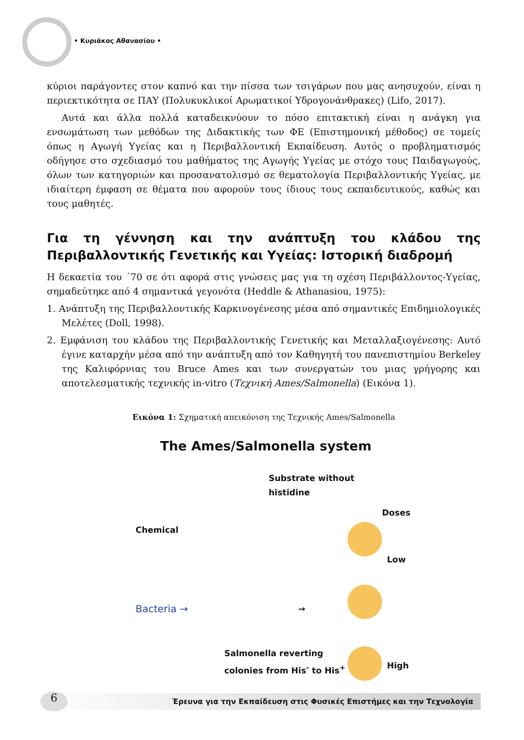• Κυριάκος Αθανασίου •
κύριοι παράγοντες στον καπνό και την πίσσα των τσιγάρων που μας ανησυχούν, είναι η περιεκτικότητα σε ΠΑΥ (Πολυκυκλικοί Αρωματικοί Υδρογονάνθρακες) (Lifo, 2017).
Αυτά και άλλα πολλά καταδεικνύουν το πόσο επιτακτική είναι η ανάγκη για ενσωμάτωση των μεθόδων της Διδακτικής των ΦΕ (Επιστημονική μέθοδος) σε τομείς όπως η Αγωγή Υγείας και η Περιβαλλοντική Εκπαίδευση. Αυτός ο προβληματισμός οδήγησε στο σχεδιασμό του μαθήματος της Αγωγής Υγείας με στόχο τους Παιδαγωγούς, όλων των κατηγοριών και προσανατολισμό σε θεματολογία Περιβαλλοντικής Υγείας, με ιδιαίτερη έμφαση σε θέματα που αφορούν τους ίδιους τους εκπαιδευτικούς, καθώς και τους μαθητές.
Για τη γέννηση και την ανάπτυξη του κλάδου της Περιβαλλοντικής Γενετικής και Υγείας: Ιστορική διαδρομή
Η δεκαετία του ΄70 σε ότι αφορά στις γνώσεις μας για τη σχέση Περιβάλλοντος-Υγείας, σημαδεύτηκε από 4 σημαντικά γεγονότα (Heddle & Athanasiou, 1975):
1. Ανάπτυξη της Περιβαλλοντικής Καρκινογένεσης μέσα από σημαντικές Επιδημιολογικές Μελέτες (Doll, 1998).
2. Εμφάνιση του κλάδου της Περιβαλλοντικής Γενετικής και Μεταλλαξιογένεσης: Αυτό έγινε καταρχήν μέσα από την ανάπτυξη από τον Καθηγητή του πανεπιστημίου Berkeley της Καλιφόρνιας του Bruce Ames και των συνεργατών του μιας γρήγορης και αποτελεσματικής τεχνικής in-vitro (Τεχνική Ames/Salmonella) (Εικόνα 1).
Εικόνα 1: Σχηματική απεικόνιση της Τεχνικής Ames/Salmonella
The Ames/Salmonella system
Substrate without
histidine
Doses
Chemical
Low
Bacteria → →
Salmonella reverting
colonies from His<sup>-</sup> to His<sup>+</sup>
High
6 Έρευνα για την Εκπαίδευση στις Φυσικές Επιστήμες και την Τεχνολογία